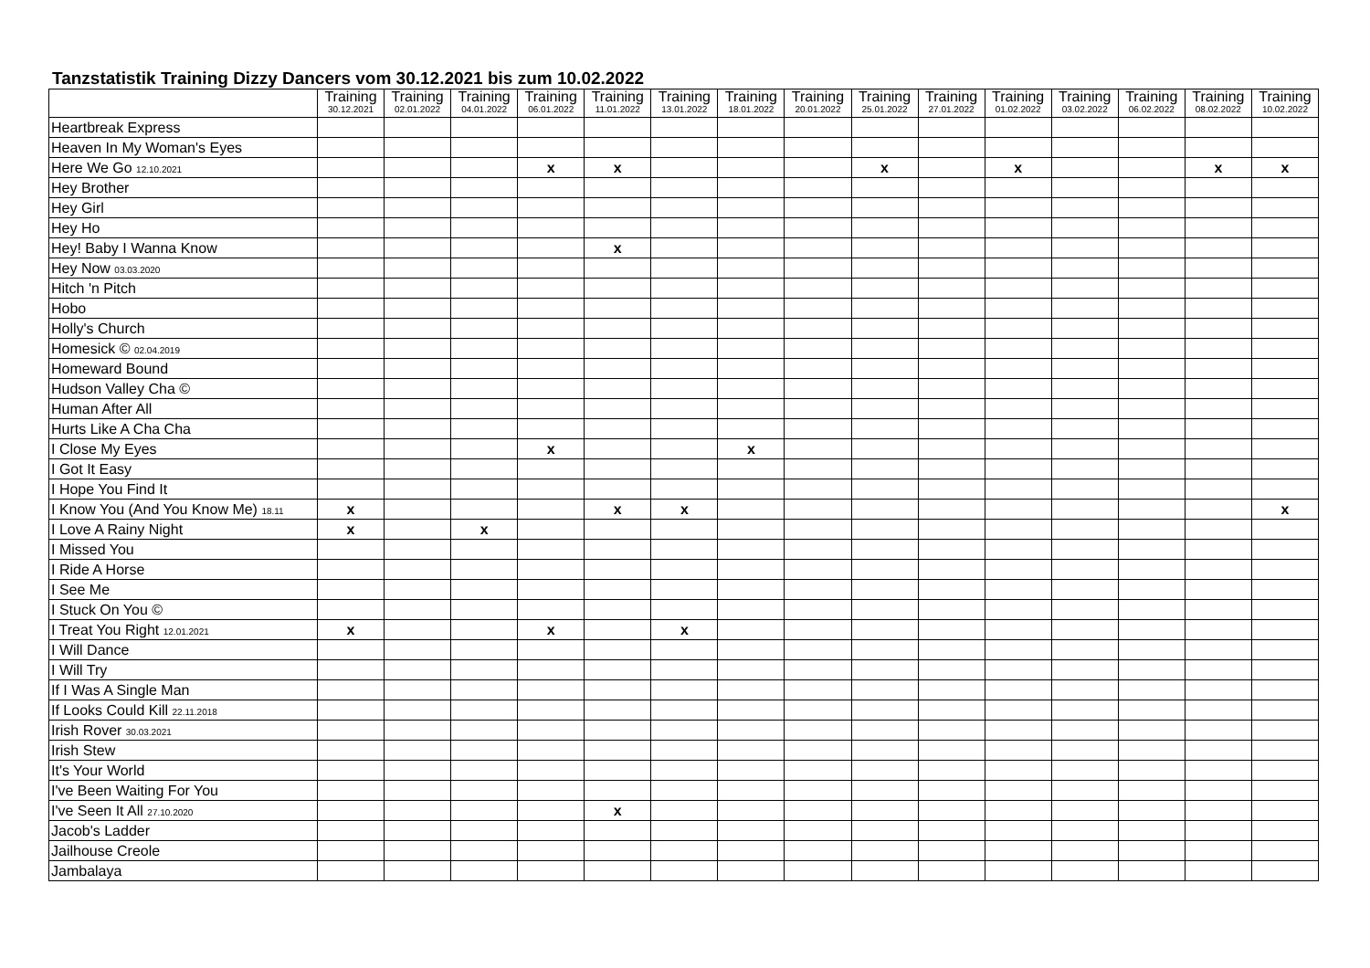Tanzstatistik Training Dizzy Dancers vom 30.12.2021 bis zum 10.02.2022
| | Training 30.12.2021 | Training 02.01.2022 | Training 04.01.2022 | Training 06.01.2022 | Training 11.01.2022 | Training 13.01.2022 | Training 18.01.2022 | Training 20.01.2022 | Training 25.01.2022 | Training 27.01.2022 | Training 01.02.2022 | Training 03.02.2022 | Training 06.02.2022 | Training 08.02.2022 | Training 10.02.2022 |
| --- | --- | --- | --- | --- | --- | --- | --- | --- | --- | --- | --- | --- | --- | --- | --- |
| Heartbreak Express | | | | | | | | | | | | | | | |
| Heaven In My Woman's Eyes | | | | | | | | | | | | | | | |
| Here We Go 12.10.2021 | | | | x | x | | | | x | | x | | | x | x |
| Hey Brother | | | | | | | | | | | | | | | |
| Hey Girl | | | | | | | | | | | | | | | |
| Hey Ho | | | | | | | | | | | | | | | |
| Hey! Baby I Wanna Know | | | | | x | | | | | | | | | | |
| Hey Now 03.03.2020 | | | | | | | | | | | | | | | |
| Hitch 'n Pitch | | | | | | | | | | | | | | | |
| Hobo | | | | | | | | | | | | | | | |
| Holly's Church | | | | | | | | | | | | | | | |
| Homesick © 02.04.2019 | | | | | | | | | | | | | | | |
| Homeward Bound | | | | | | | | | | | | | | | |
| Hudson Valley Cha © | | | | | | | | | | | | | | | |
| Human After All | | | | | | | | | | | | | | | |
| Hurts Like A Cha Cha | | | | | | | | | | | | | | | |
| I Close My Eyes | | | | x | | | x | | | | | | | | |
| I Got It Easy | | | | | | | | | | | | | | | |
| I Hope You Find It | | | | | | | | | | | | | | | |
| I Know You (And You Know Me) 18.11 | x | | | | x | x | | | | | | | | | x |
| I Love A Rainy Night | x | | x | | | | | | | | | | | | |
| I Missed You | | | | | | | | | | | | | | | |
| I Ride A Horse | | | | | | | | | | | | | | | |
| I See Me | | | | | | | | | | | | | | | |
| I Stuck On You © | | | | | | | | | | | | | | | |
| I Treat You Right 12.01.2021 | x | | | x | | x | | | | | | | | | |
| I Will Dance | | | | | | | | | | | | | | | |
| I Will Try | | | | | | | | | | | | | | | |
| If I Was A Single Man | | | | | | | | | | | | | | | |
| If Looks Could Kill 22.11.2018 | | | | | | | | | | | | | | | |
| Irish Rover 30.03.2021 | | | | | | | | | | | | | | | |
| Irish Stew | | | | | | | | | | | | | | | |
| It's Your World | | | | | | | | | | | | | | | |
| I've Been Waiting For You | | | | | | | | | | | | | | | |
| I've Seen It All 27.10.2020 | | | | | x | | | | | | | | | | |
| Jacob's Ladder | | | | | | | | | | | | | | | |
| Jailhouse Creole | | | | | | | | | | | | | | | |
| Jambalaya | | | | | | | | | | | | | | | |